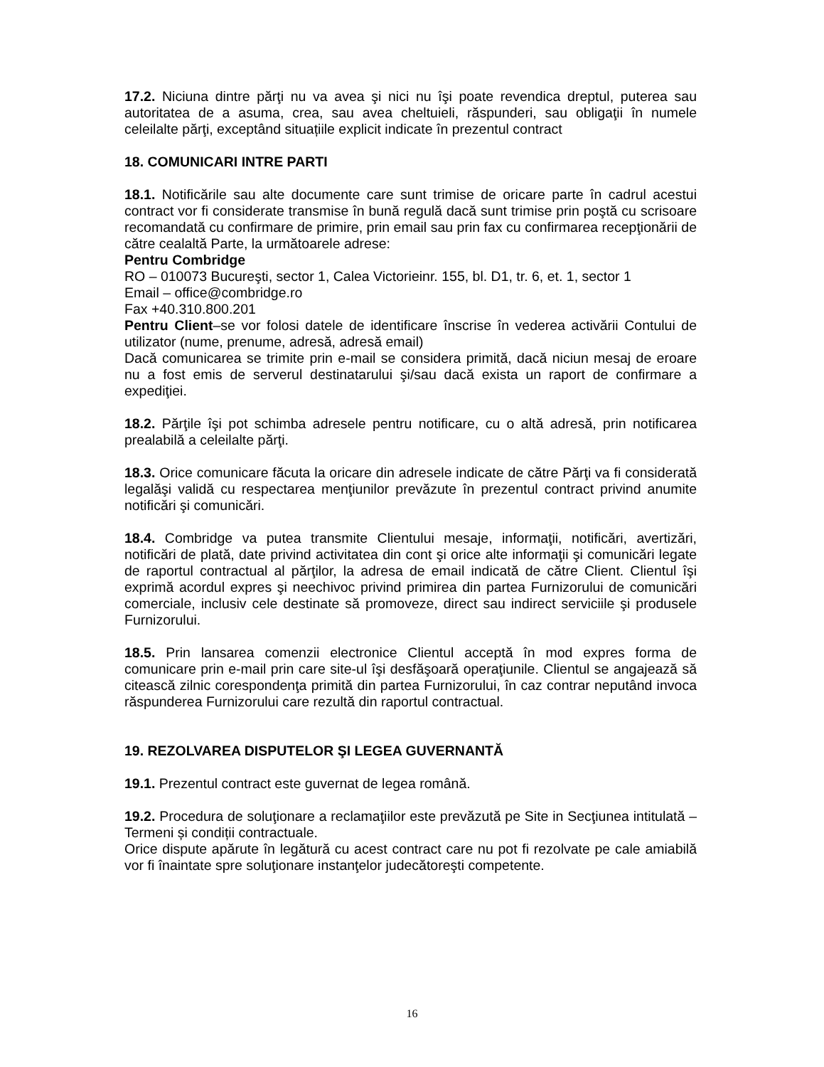17.2. Niciuna dintre părţi nu va avea şi nici nu îşi poate revendica dreptul, puterea sau autoritatea de a asuma, crea, sau avea cheltuieli, răspunderi, sau obligaţii în numele celeilalte părţi, exceptând situațiile explicit indicate în prezentul contract
18. COMUNICARI INTRE PARTI
18.1. Notificările sau alte documente care sunt trimise de oricare parte în cadrul acestui contract vor fi considerate transmise în bună regulă dacă sunt trimise prin poştă cu scrisoare recomandată cu confirmare de primire, prin email sau prin fax cu confirmarea recepţionării de către cealaltă Parte, la următoarele adrese:
Pentru Combridge
RO – 010073 Bucureşti, sector 1, Calea Victorieinr. 155, bl. D1, tr. 6, et. 1, sector 1
Email – office@combridge.ro
Fax +40.310.800.201
Pentru Client–se vor folosi datele de identificare înscrise în vederea activării Contului de utilizator (nume, prenume, adresă, adresă email)
Dacă comunicarea se trimite prin e-mail se considera primită, dacă niciun mesaj de eroare nu a fost emis de serverul destinatarului şi/sau dacă exista un raport de confirmare a expediţiei.
18.2. Părţile îşi pot schimba adresele pentru notificare, cu o altă adresă, prin notificarea prealabilă a celeilalte părţi.
18.3. Orice comunicare făcuta la oricare din adresele indicate de către Părţi va fi considerată legalăşi validă cu respectarea menţiunilor prevăzute în prezentul contract privind anumite notificări şi comunicări.
18.4. Combridge va putea transmite Clientului mesaje, informaţii, notificări, avertizări, notificări de plată, date privind activitatea din cont şi orice alte informaţii şi comunicări legate de raportul contractual al părţilor, la adresa de email indicată de către Client. Clientul îşi exprimă acordul expres şi neechivoc privind primirea din partea Furnizorului de comunicări comerciale, inclusiv cele destinate să promoveze, direct sau indirect serviciile şi produsele Furnizorului.
18.5. Prin lansarea comenzii electronice Clientul acceptă în mod expres forma de comunicare prin e-mail prin care site-ul îşi desfăşoară operaţiunile. Clientul se angajează să citească zilnic corespondenţa primită din partea Furnizorului, în caz contrar neputând invoca răspunderea Furnizorului care rezultă din raportul contractual.
19. REZOLVAREA DISPUTELOR ŞI LEGEA GUVERNANTĂ
19.1. Prezentul contract este guvernat de legea română.
19.2. Procedura de soluţionare a reclamaţiilor este prevăzută pe Site in Secţiunea intitulată –Termeni și condiții contractuale.
Orice dispute apărute în legătură cu acest contract care nu pot fi rezolvate pe cale amiabilă vor fi înaintate spre soluţionare instanţelor judecătoreşti competente.
16